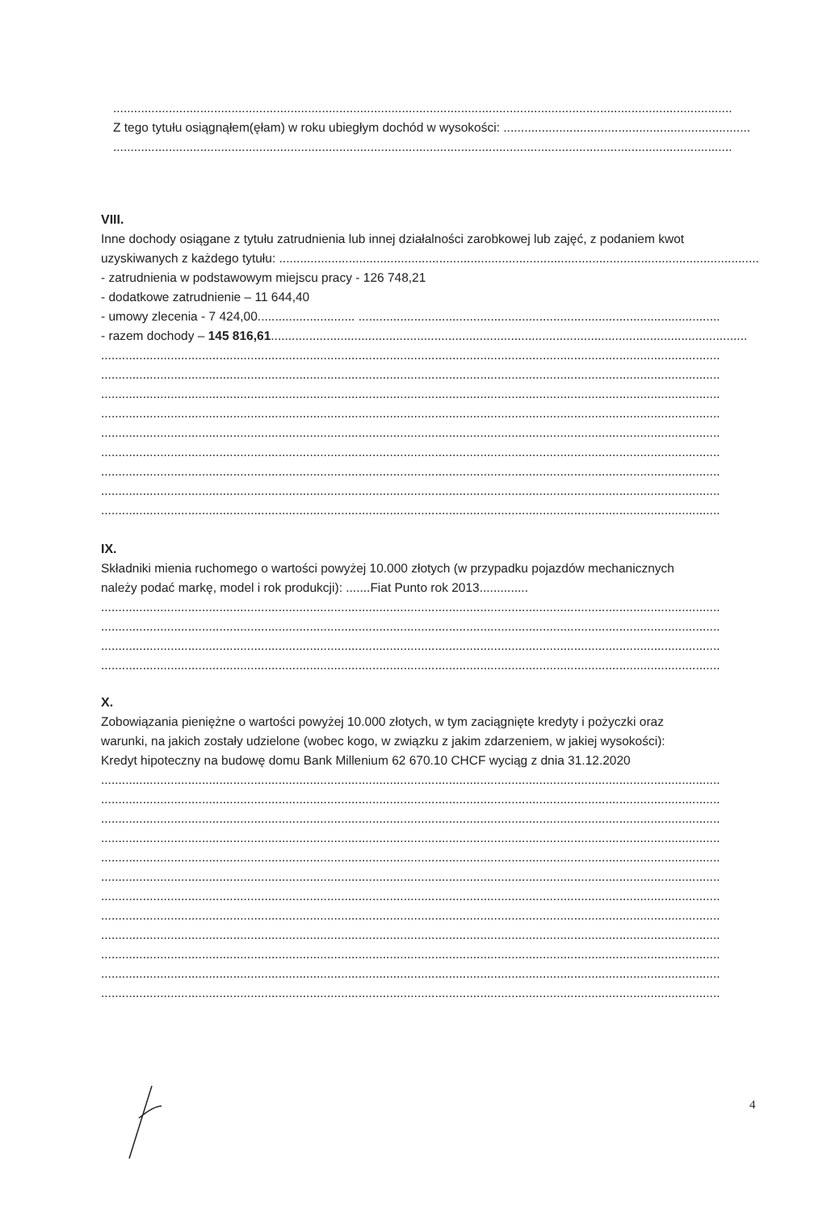..................................................................................................................................................................................
Z tego tytułu osiągnąłem(ęłam) w roku ubiegłym dochód w wysokości: .......................................................................
..................................................................................................................................................................................
VIII.
Inne dochody osiągane z tytułu zatrudnienia lub innej działalności zarobkowej lub zajęć, z podaniem kwot
uzyskiwanych z każdego tytułu: ...........................................................................................................................................
- zatrudnienia w podstawowym miejscu pracy - 126 748,21
- dodatkowe zatrudnienie – 11 644,40
- umowy zlecenia - 7 424,00............................ ........................................................................................................
- razem dochody – 145 816,61.........................................................................................................................................
..................................................................................................................................................................................
..................................................................................................................................................................................
..................................................................................................................................................................................
..................................................................................................................................................................................
..................................................................................................................................................................................
..................................................................................................................................................................................
..................................................................................................................................................................................
..................................................................................................................................................................................
..................................................................................................................................................................................
IX.
Składniki mienia ruchomego o wartości powyżej 10.000 złotych (w przypadku pojazdów mechanicznych
należy podać markę, model i rok produkcji): .......Fiat Punto rok 2013..............
..................................................................................................................................................................................
..................................................................................................................................................................................
..................................................................................................................................................................................
..................................................................................................................................................................................
X.
Zobowiązania pieniężne o wartości powyżej 10.000 złotych, w tym zaciągnięte kredyty i pożyczki oraz
warunki, na jakich zostały udzielone (wobec kogo, w związku z jakim zdarzeniem, w jakiej wysokości):
Kredyt hipoteczny na budowę domu Bank Millenium 62 670.10 CHCF wyciąg z dnia 31.12.2020
..................................................................................................................................................................................
..................................................................................................................................................................................
..................................................................................................................................................................................
..................................................................................................................................................................................
..................................................................................................................................................................................
..................................................................................................................................................................................
..................................................................................................................................................................................
..................................................................................................................................................................................
..................................................................................................................................................................................
..................................................................................................................................................................................
..................................................................................................................................................................................
..................................................................................................................................................................................
4